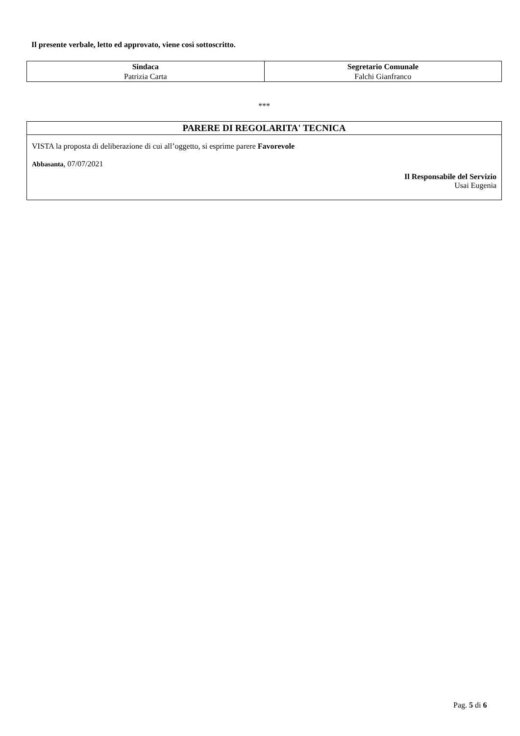Il presente verbale, letto ed approvato, viene così sottoscritto.
| Sindaca Patrizia Carta | Segretario Comunale Falchi Gianfranco |
***
PARERE DI REGOLARITA' TECNICA
VISTA la proposta di deliberazione di cui all’oggetto, si esprime parere Favorevole
Abbasanta, 07/07/2021
Il Responsabile del Servizio
Usai Eugenia
Pag. 5 di 6